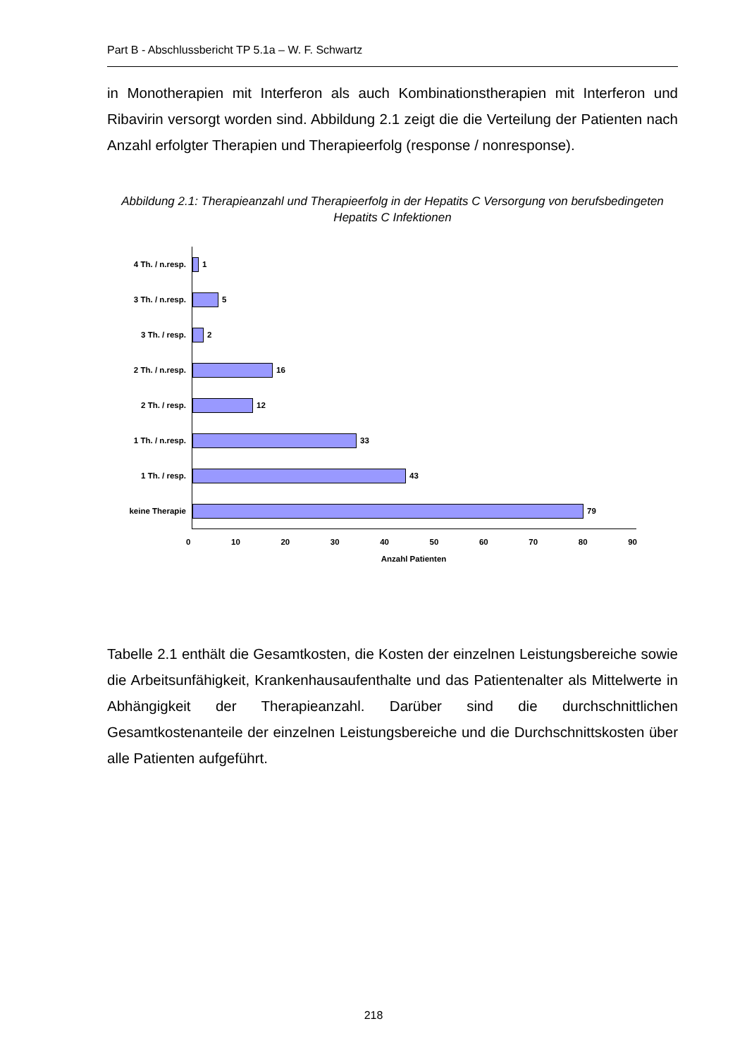Part B - Abschlussbericht TP 5.1a – W. F. Schwartz
in Monotherapien mit Interferon als auch Kombinationstherapien mit Interferon und Ribavirin versorgt worden sind. Abbildung 2.1 zeigt die die Verteilung der Patienten nach Anzahl erfolgter Therapien und Therapieerfolg (response / nonresponse).
Abbildung 2.1: Therapieanzahl und Therapieerfolg in der Hepatits C Versorgung von berufsbedingeten Hepatits C Infektionen
4 Th. / n.resp.
3 Th. / n.resp.
3 Th. / resp.
2 Th. / n.resp.
2 Th. / resp.
1 Th. / n.resp.
1 Th. / resp.
keine Therapie
1
5
2
16
12
33
43
79
0 10 20 30 40 50 60 70 80 90
Anzahl Patienten
Tabelle 2.1 enthält die Gesamtkosten, die Kosten der einzelnen Leistungsbereiche sowie die Arbeitsunfähigkeit, Krankenhausaufenthalte und das Patientenalter als Mittelwerte in Abhängigkeit der Therapieanzahl. Darüber sind die durchschnittlichen Gesamtkostenanteile der einzelnen Leistungsbereiche und die Durchschnittskosten über alle Patienten aufgeführt.
218